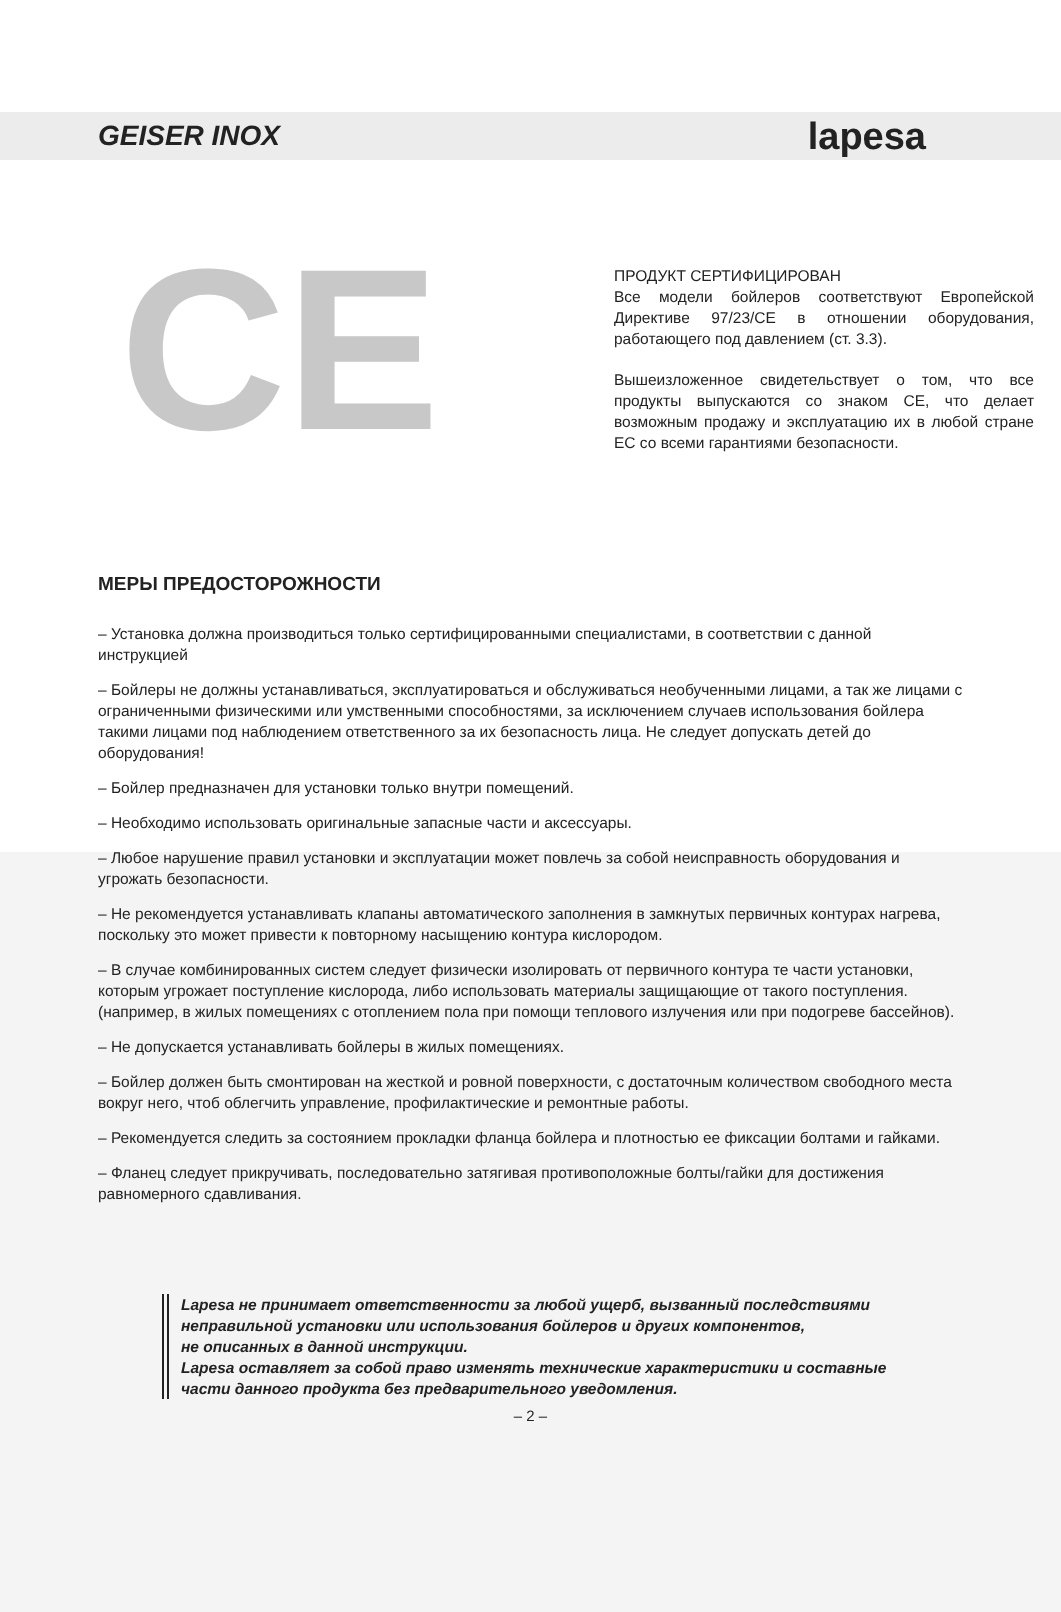GEISER INOX lapesa
CE
ПРОДУКТ СЕРТИФИЦИРОВАН
Все модели бойлеров соответствуют Европейской Директиве 97/23/CE в отношении оборудования, работающего под давлением (ст. 3.3).
Вышеизложенное свидетельствует о том, что все продукты выпускаются со знаком CE, что делает возможным продажу и эксплуатацию их в любой стране ЕС со всеми гарантиями безопасности.
МЕРЫ ПРЕДОСТОРОЖНОСТИ
– Установка должна производиться только сертифицированными специалистами, в соответствии с данной инструкцией
– Бойлеры не должны устанавливаться, эксплуатироваться и обслуживаться необученными лицами, а так же лицами с ограниченными физическими или умственными способностями, за исключением случаев использования бойлера такими лицами под наблюдением ответственного за их безопасность лица. Не следует допускать детей до оборудования!
– Бойлер предназначен для установки только внутри помещений.
– Необходимо использовать оригинальные запасные части и аксессуары.
– Любое нарушение правил установки и эксплуатации может повлечь за собой неисправность оборудования и угрожать безопасности.
– Не рекомендуется устанавливать клапаны автоматического заполнения в замкнутых первичных контурах нагрева, поскольку это может привести к повторному насыщению контура кислородом.
– В случае комбинированных систем следует физически изолировать от первичного контура те части установки, которым угрожает поступление кислорода, либо использовать материалы защищающие от такого поступления. (например, в жилых помещениях с отоплением пола при помощи теплового излучения или при подогреве бассейнов).
– Не допускается устанавливать бойлеры в жилых помещениях.
– Бойлер должен быть смонтирован на жесткой и ровной поверхности, с достаточным количеством свободного места вокруг него, чтоб облегчить управление, профилактические и ремонтные работы.
– Рекомендуется следить за состоянием прокладки фланца бойлера и плотностью ее фиксации болтами и гайками.
– Фланец следует прикручивать, последовательно затягивая противоположные болты/гайки для достижения равномерного сдавливания.
Lapesa не принимает ответственности за любой ущерб, вызванный последствиями
неправильной установки или использования бойлеров и других компонентов,
не описанных в данной инструкции.
Lapesa оставляет за собой право изменять технические характеристики и составные
части данного продукта без предварительного уведомления.
– 2 –